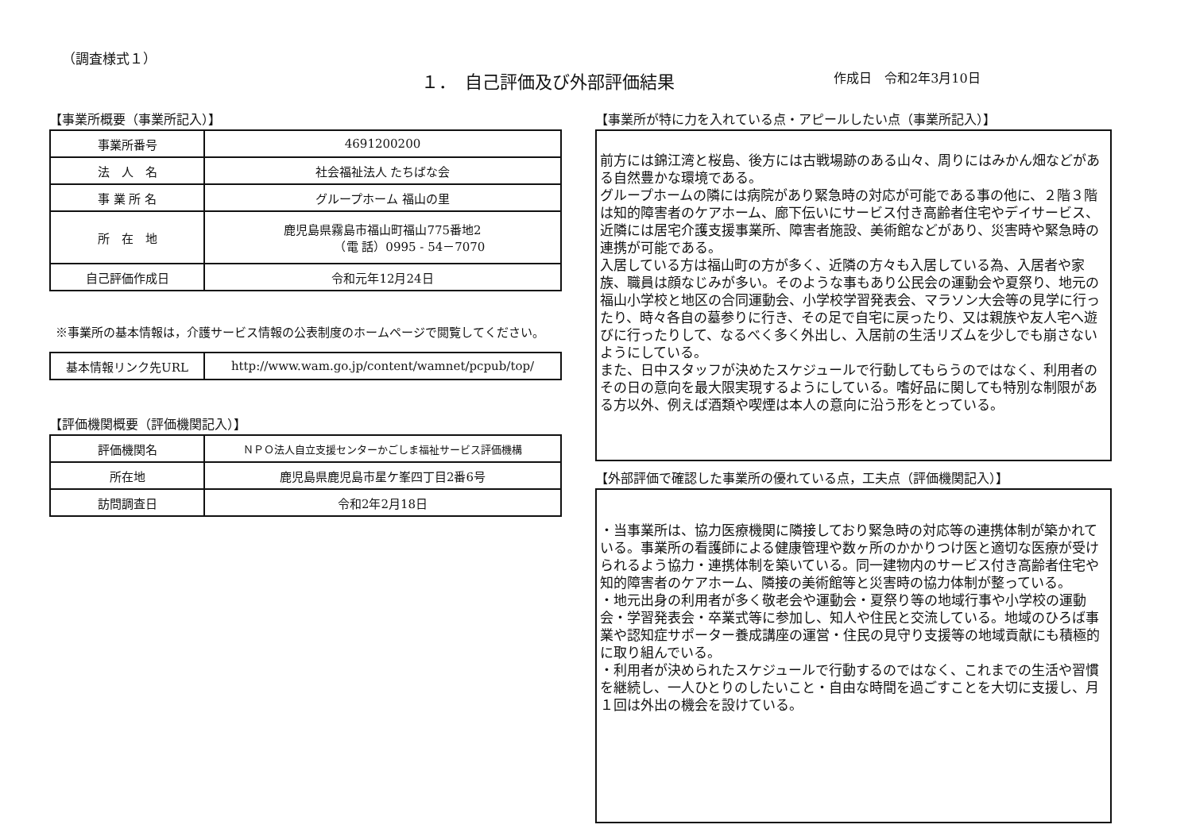（調査様式１）
１．　自己評価及び外部評価結果 作成日　令和2年3月10日
【事業所概要（事業所記入）】
| 事業所番号 | 4691200200 |
| 法 人 名 | 社会福祉法人 たちばな会 |
| 事 業 所 名 | グループホーム 福山の里 |
| 所 在 地 | 鹿児島県霧島市福山町福山775番地2 （電 話）0995 - 54－7070 |
| 自己評価作成日 | 令和元年12月24日 |
※事業所の基本情報は，介護サービス情報の公表制度のホームページで閲覧してください。
| 基本情報リンク先URL | http://www.wam.go.jp/content/wamnet/pcpub/top/ |
【評価機関概要（評価機関記入）】
| 評価機関名 | ＮＰＯ法人自立支援センターかごしま福祉サービス評価機構 |
| 所在地 | 鹿児島県鹿児島市星ケ峯四丁目2番6号 |
| 訪問調査日 | 令和2年2月18日 |
【事業所が特に力を入れている点・アピールしたい点（事業所記入）】
前方には錦江湾と桜島、後方には古戦場跡のある山々、周りにはみかん畑などがある自然豊かな環境である。
グループホームの隣には病院があり緊急時の対応が可能である事の他に、２階３階は知的障害者のケアホーム、廊下伝いにサービス付き高齢者住宅やデイサービス、近隣には居宅介護支援事業所、障害者施設、美術館などがあり、災害時や緊急時の連携が可能である。
入居している方は福山町の方が多く、近隣の方々も入居している為、入居者や家族、職員は顔なじみが多い。そのような事もあり公民会の運動会や夏祭り、地元の福山小学校と地区の合同運動会、小学校学習発表会、マラソン大会等の見学に行ったり、時々各自の墓参りに行き、その足で自宅に戻ったり、又は親族や友人宅へ遊びに行ったりして、なるべく多く外出し、入居前の生活リズムを少しでも崩さないようにしている。
また、日中スタッフが決めたスケジュールで行動してもらうのではなく、利用者のその日の意向を最大限実現するようにしている。嗜好品に関しても特別な制限がある方以外、例えば酒類や喫煙は本人の意向に沿う形をとっている。
【外部評価で確認した事業所の優れている点，工夫点（評価機関記入）】
・当事業所は、協力医療機関に隣接しており緊急時の対応等の連携体制が築かれている。事業所の看護師による健康管理や数ヶ所のかかりつけ医と適切な医療が受けられるよう協力・連携体制を築いている。同一建物内のサービス付き高齢者住宅や知的障害者のケアホーム、隣接の美術館等と災害時の協力体制が整っている。
・地元出身の利用者が多く敬老会や運動会・夏祭り等の地域行事や小学校の運動会・学習発表会・卒業式等に参加し、知人や住民と交流している。地域のひろば事業や認知症サポーター養成講座の運営・住民の見守り支援等の地域貢献にも積極的に取り組んでいる。
・利用者が決められたスケジュールで行動するのではなく、これまでの生活や習慣を継続し、一人ひとりのしたいこと・自由な時間を過ごすことを大切に支援し、月１回は外出の機会を設けている。